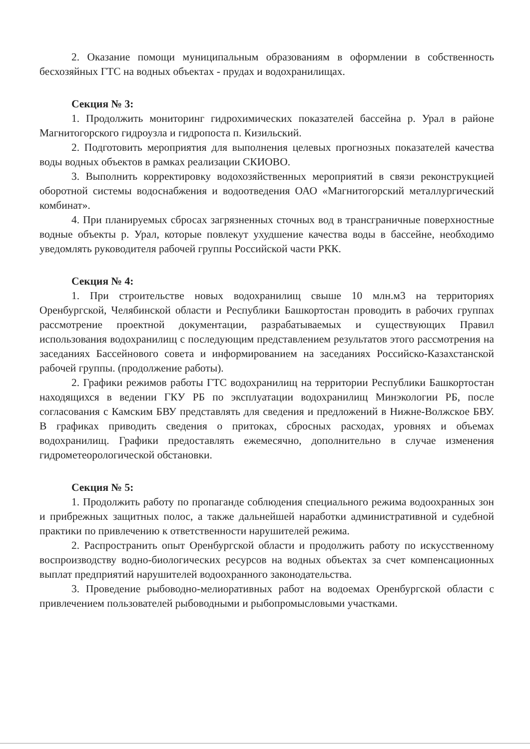2. Оказание помощи муниципальным образованиям в оформлении в собственность бесхозяйных ГТС на водных объектах - прудах и водохранилищах.
Секция № 3:
1. Продолжить мониторинг гидрохимических показателей бассейна р. Урал в районе Магнитогорского гидроузла и гидропоста п. Кизильский.
2. Подготовить мероприятия для выполнения целевых прогнозных показателей качества воды водных объектов в рамках реализации СКИОВО.
3. Выполнить корректировку водохозяйственных мероприятий в связи реконструкцией оборотной системы водоснабжения и водоотведения ОАО «Магнитогорский металлургический комбинат».
4. При планируемых сбросах загрязненных сточных вод в трансграничные поверхностные водные объекты р. Урал, которые повлекут ухудшение качества воды в бассейне, необходимо уведомлять руководителя рабочей группы Российской части РКК.
Секция № 4:
1. При строительстве новых водохранилищ свыше 10 млн.м3 на территориях Оренбургской, Челябинской области и Республики Башкортостан проводить в рабочих группах рассмотрение проектной документации, разрабатываемых и существующих Правил использования водохранилищ с последующим представлением результатов этого рассмотрения на заседаниях Бассейнового совета и информированием на заседаниях Российско-Казахстанской рабочей группы. (продолжение работы).
2. Графики режимов работы ГТС водохранилищ на территории Республики Башкортостан находящихся в ведении ГКУ РБ по эксплуатации водохранилищ Минэкологии РБ, после согласования с Камским БВУ представлять для сведения и предложений в Нижне-Волжское БВУ. В графиках приводить сведения о притоках, сбросных расходах, уровнях и объемах водохранилищ. Графики предоставлять ежемесячно, дополнительно в случае изменения гидрометеорологической обстановки.
Секция № 5:
1. Продолжить работу по пропаганде соблюдения специального режима водоохранных зон и прибрежных защитных полос, а также дальнейшей наработки административной и судебной практики по привлечению к ответственности нарушителей режима.
2. Распространить опыт Оренбургской области и продолжить работу по искусственному воспроизводству водно-биологических ресурсов на водных объектах за счет компенсационных выплат предприятий нарушителей водоохранного законодательства.
3. Проведение рыбоводно-мелиоративных работ на водоемах Оренбургской области с привлечением пользователей рыбоводными и рыбопромысловыми участками.